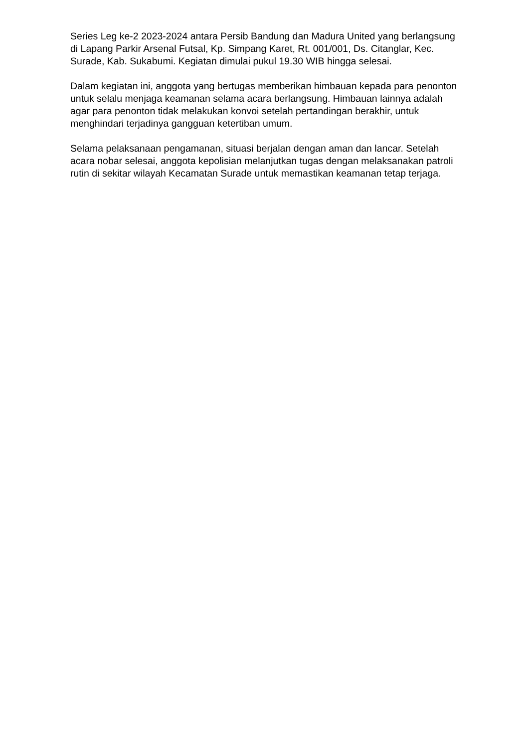Series Leg ke-2 2023-2024 antara Persib Bandung dan Madura United yang berlangsung di Lapang Parkir Arsenal Futsal, Kp. Simpang Karet, Rt. 001/001, Ds. Citanglar, Kec. Surade, Kab. Sukabumi. Kegiatan dimulai pukul 19.30 WIB hingga selesai.
Dalam kegiatan ini, anggota yang bertugas memberikan himbauan kepada para penonton untuk selalu menjaga keamanan selama acara berlangsung. Himbauan lainnya adalah agar para penonton tidak melakukan konvoi setelah pertandingan berakhir, untuk menghindari terjadinya gangguan ketertiban umum.
Selama pelaksanaan pengamanan, situasi berjalan dengan aman dan lancar. Setelah acara nobar selesai, anggota kepolisian melanjutkan tugas dengan melaksanakan patroli rutin di sekitar wilayah Kecamatan Surade untuk memastikan keamanan tetap terjaga.